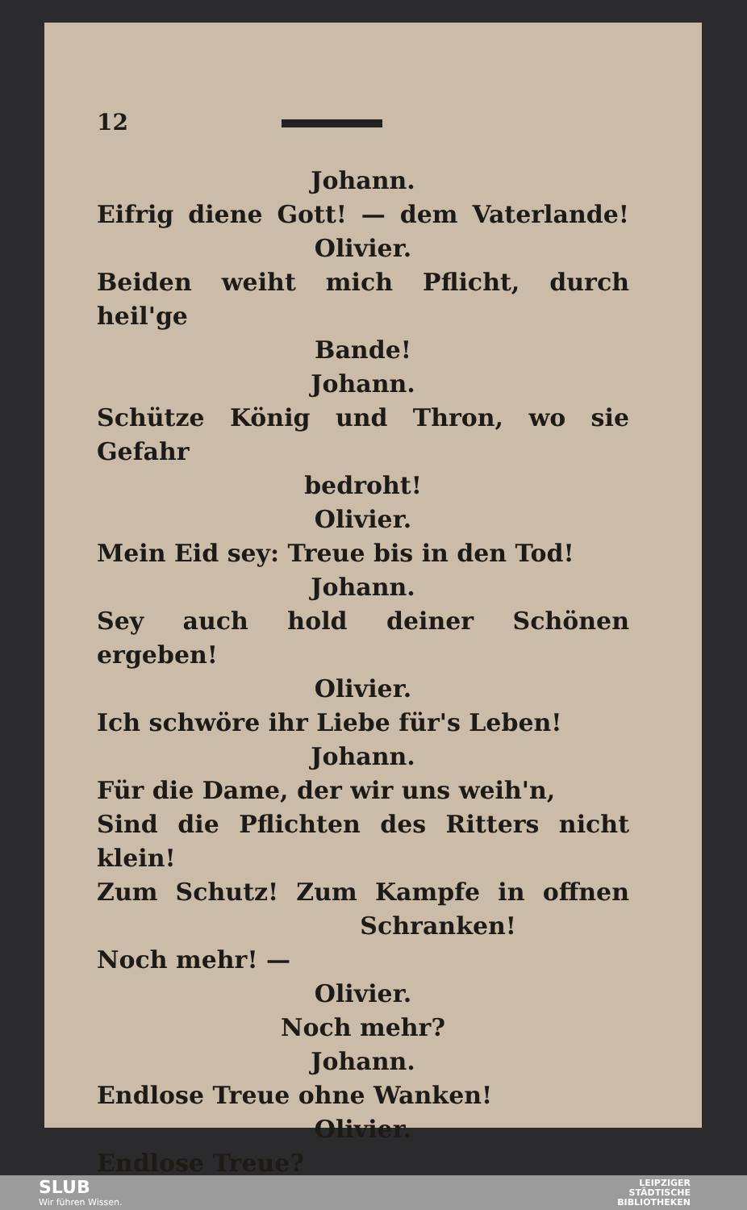12
Johann.
Eifrig diene Gott! — dem Vaterlande!
Olivier.
Beiden weiht mich Pflicht, durch heil'ge
Bande!
Johann.
Schütze König und Thron, wo sie Gefahr
bedroht!
Olivier.
Mein Eid sey: Treue bis in den Tod!
Johann.
Sey auch hold deiner Schönen ergeben!
Olivier.
Ich schwöre ihr Liebe für's Leben!
Johann.
Für die Dame, der wir uns weih'n,
Sind die Pflichten des Ritters nicht klein!
Zum Schutz! Zum Kampfe in offnen
Schranken!
Noch mehr! —
Olivier.
Noch mehr?
Johann.
Endlose Treue ohne Wanken!
Olivier.
Endlose Treue?
SLUB
Wir führen Wissen.
LEIPZIGER
STÄDTISCHE
BIBLIOTHEKEN